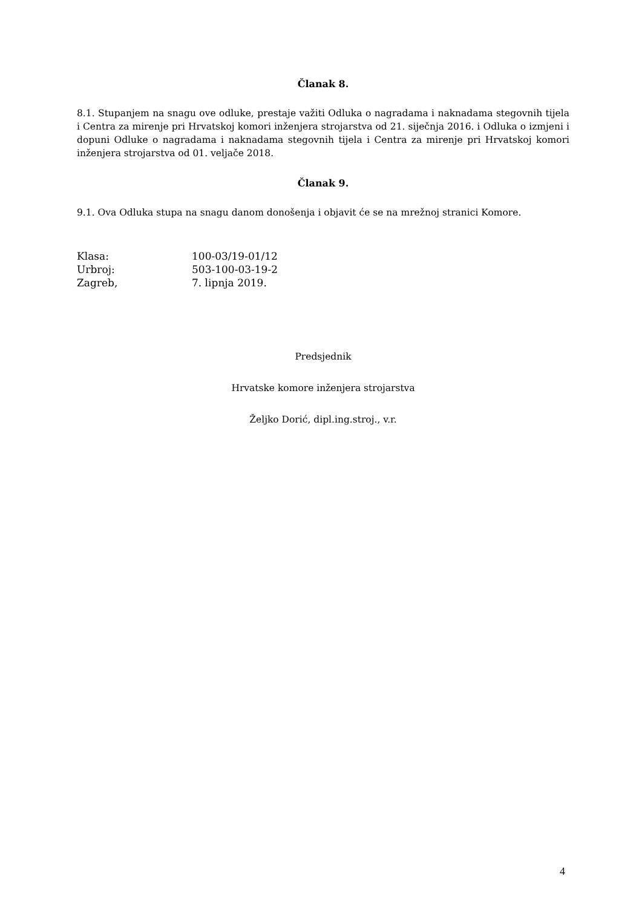Članak 8.
8.1. Stupanjem na snagu ove odluke, prestaje važiti Odluka o nagradama i naknadama stegovnih tijela i Centra za mirenje pri Hrvatskoj komori inženjera strojarstva od 21. siječnja 2016. i Odluka o izmjeni i dopuni Odluke o nagradama i naknadama stegovnih tijela i Centra za mirenje pri Hrvatskoj komori inženjera strojarstva od 01. veljače 2018.
Članak 9.
9.1. Ova Odluka stupa na snagu danom donošenja i objavit će se na mrežnoj stranici Komore.
Klasa: 100-03/19-01/12
Urbroj: 503-100-03-19-2
Zagreb, 7. lipnja 2019.
Predsjednik
Hrvatske komore inženjera strojarstva
Željko Dorić, dipl.ing.stroj., v.r.
4